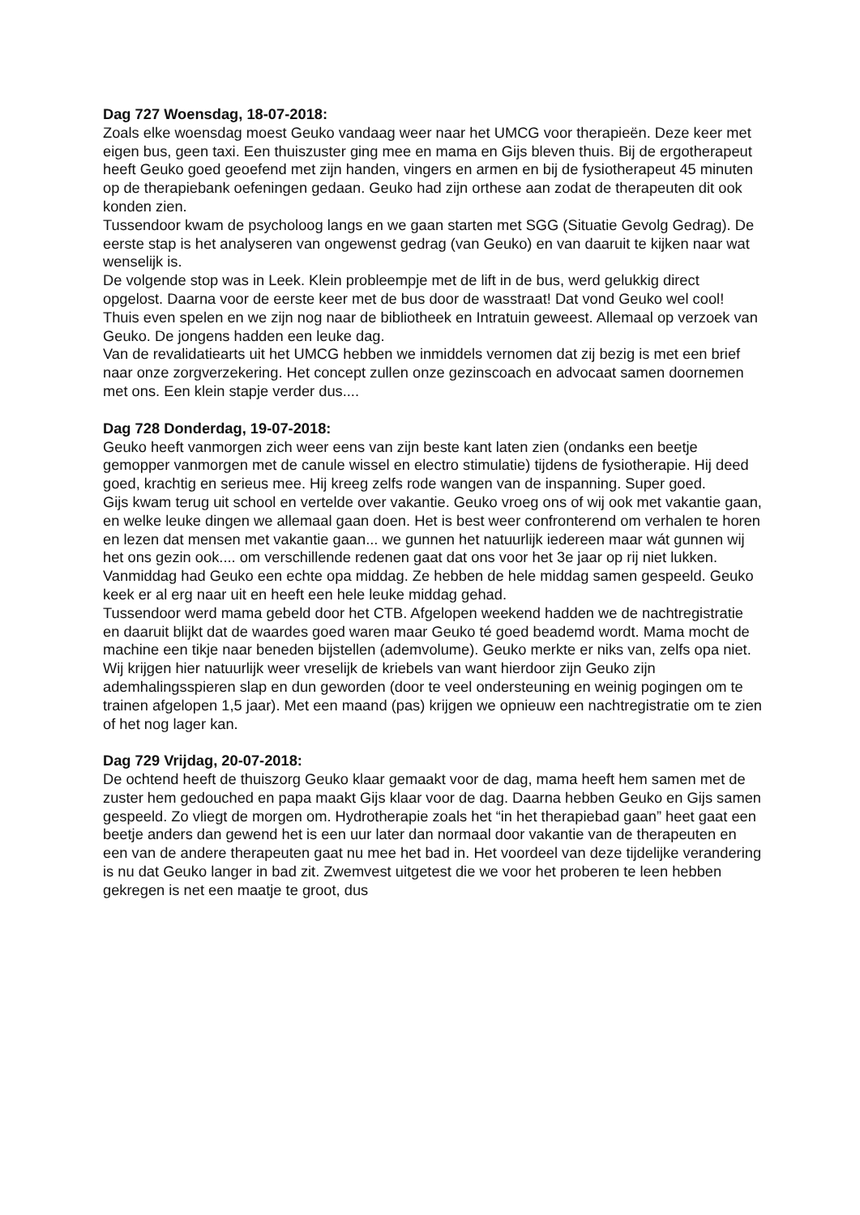Dag 727 Woensdag, 18-07-2018:
Zoals elke woensdag moest Geuko vandaag weer naar het UMCG voor therapieën. Deze keer met eigen bus, geen taxi. Een thuiszuster ging mee en mama en Gijs bleven thuis. Bij de ergotherapeut heeft Geuko goed geoefend met zijn handen, vingers en armen en bij de fysiotherapeut 45 minuten op de therapiebank oefeningen gedaan. Geuko had zijn orthese aan zodat de therapeuten dit ook konden zien.
Tussendoor kwam de psycholoog langs en we gaan starten met SGG (Situatie Gevolg Gedrag). De eerste stap is het analyseren van ongewenst gedrag (van Geuko) en van daaruit te kijken naar wat wenselijk is.
De volgende stop was in Leek. Klein probleempje met de lift in de bus, werd gelukkig direct opgelost. Daarna voor de eerste keer met de bus door de wasstraat! Dat vond Geuko wel cool!
Thuis even spelen en we zijn nog naar de bibliotheek en Intratuin geweest. Allemaal op verzoek van Geuko. De jongens hadden een leuke dag.
Van de revalidatiearts uit het UMCG hebben we inmiddels vernomen dat zij bezig is met een brief naar onze zorgverzekering. Het concept zullen onze gezinscoach en advocaat samen doornemen met ons. Een klein stapje verder dus....
Dag 728 Donderdag, 19-07-2018:
Geuko heeft vanmorgen zich weer eens van zijn beste kant laten zien (ondanks een beetje gemopper vanmorgen met de canule wissel en electro stimulatie) tijdens de fysiotherapie. Hij deed goed, krachtig en serieus mee. Hij kreeg zelfs rode wangen van de inspanning. Super goed.
Gijs kwam terug uit school en vertelde over vakantie. Geuko vroeg ons of wij ook met vakantie gaan, en welke leuke dingen we allemaal gaan doen. Het is best weer confronterend om verhalen te horen en lezen dat mensen met vakantie gaan... we gunnen het natuurlijk iedereen maar wát gunnen wij het ons gezin ook.... om verschillende redenen gaat dat ons voor het 3e jaar op rij niet lukken.
Vanmiddag had Geuko een echte opa middag. Ze hebben de hele middag samen gespeeld. Geuko keek er al erg naar uit en heeft een hele leuke middag gehad.
Tussendoor werd mama gebeld door het CTB. Afgelopen weekend hadden we de nachtregistratie en daaruit blijkt dat de waardes goed waren maar Geuko té goed beademd wordt. Mama mocht de machine een tikje naar beneden bijstellen (ademvolume). Geuko merkte er niks van, zelfs opa niet.
Wij krijgen hier natuurlijk weer vreselijk de kriebels van want hierdoor zijn Geuko zijn ademhalingsspieren slap en dun geworden (door te veel ondersteuning en weinig pogingen om te trainen afgelopen 1,5 jaar). Met een maand (pas) krijgen we opnieuw een nachtregistratie om te zien of het nog lager kan.
Dag 729 Vrijdag, 20-07-2018:
De ochtend heeft de thuiszorg Geuko klaar gemaakt voor de dag, mama heeft hem samen met de zuster hem gedouched en papa maakt Gijs klaar voor de dag. Daarna hebben Geuko en Gijs samen gespeeld. Zo vliegt de morgen om. Hydrotherapie zoals het “in het therapiebad gaan” heet gaat een beetje anders dan gewend het is een uur later dan normaal door vakantie van de therapeuten en een van de andere therapeuten gaat nu mee het bad in. Het voordeel van deze tijdelijke verandering is nu dat Geuko langer in bad zit. Zwemvest uitgetest die we voor het proberen te leen hebben gekregen is net een maatje te groot, dus